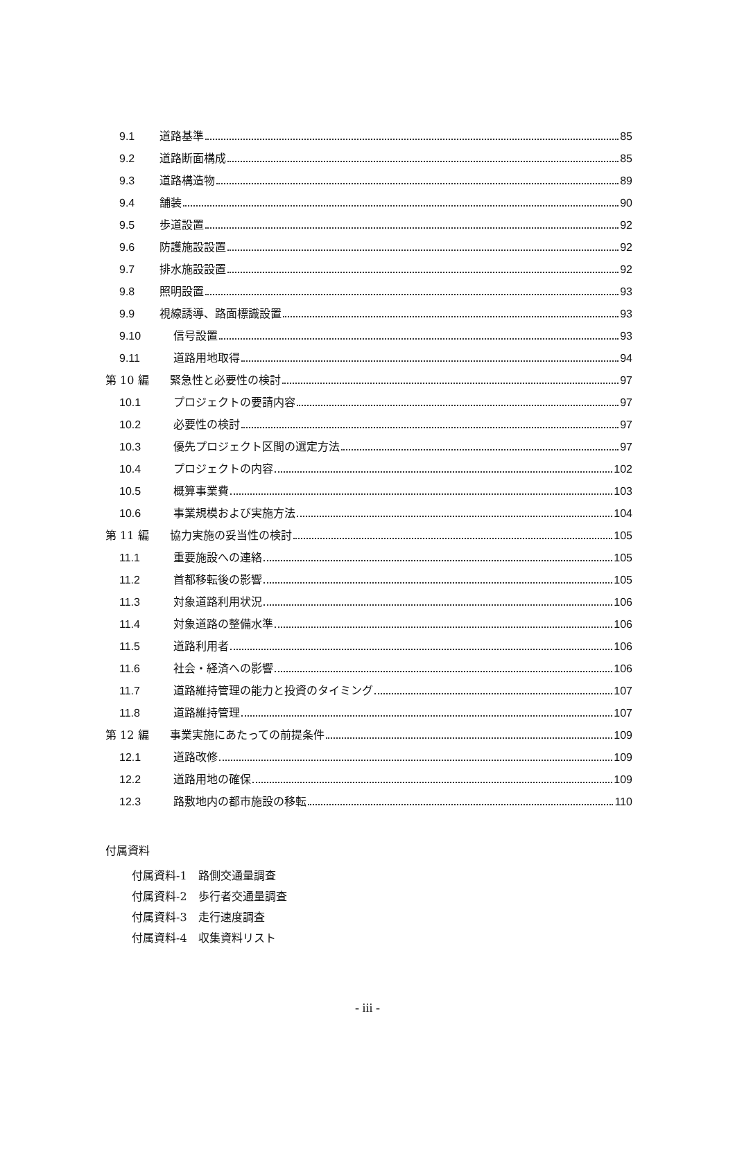9.1 道路基準 85
9.2 道路断面構成 85
9.3 道路構造物 89
9.4 舗装 90
9.5 歩道設置 92
9.6 防護施設設置 92
9.7 排水施設設置 92
9.8 照明設置 93
9.9 視線誘導、路面標識設置 93
9.10 信号設置 93
9.11 道路用地取得 94
第 10 編 緊急性と必要性の検討 97
10.1 プロジェクトの要請内容 97
10.2 必要性の検討 97
10.3 優先プロジェクト区間の選定方法 97
10.4 プロジェクトの内容 102
10.5 概算事業費 103
10.6 事業規模および実施方法 104
第 11 編 協力実施の妥当性の検討 105
11.1 重要施設への連絡 105
11.2 首都移転後の影響 105
11.3 対象道路利用状況 106
11.4 対象道路の整備水準 106
11.5 道路利用者 106
11.6 社会・経済への影響 106
11.7 道路維持管理の能力と投資のタイミング 107
11.8 道路維持管理 107
第 12 編 事業実施にあたっての前提条件 109
12.1 道路改修 109
12.2 道路用地の確保 109
12.3 路敷地内の都市施設の移転 110
付属資料
付属資料-1　路側交通量調査
付属資料-2　歩行者交通量調査
付属資料-3　走行速度調査
付属資料-4　収集資料リスト
- iii -